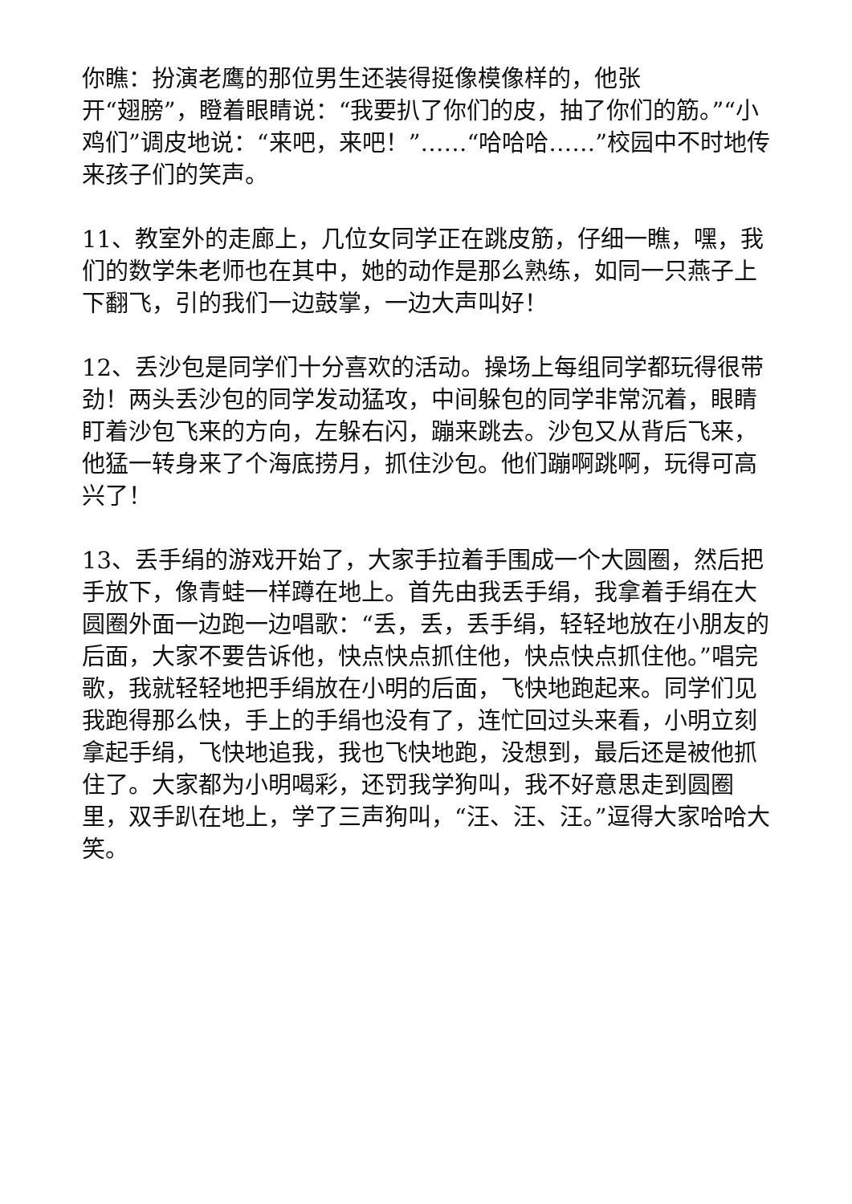你瞧：扮演老鹰的那位男生还装得挺像模像样的，他张
开“翅膀”，瞪着眼睛说：“我要扒了你们的皮，抽了你们的筋。”“小鸡们”调皮地说：“来吧，来吧！”……“哈哈哈……”校园中不时地传来孩子们的笑声。
11、教室外的走廊上，几位女同学正在跳皮筋，仔细一瞧，嘿，我们的数学朱老师也在其中，她的动作是那么熟练，如同一只燕子上下翻飞，引的我们一边鼓掌，一边大声叫好！
12、丢沙包是同学们十分喜欢的活动。操场上每组同学都玩得很带劲！两头丢沙包的同学发动猛攻，中间躲包的同学非常沉着，眼睛盯着沙包飞来的方向，左躲右闪，蹦来跳去。沙包又从背后飞来，他猛一转身来了个海底捞月，抓住沙包。他们蹦啊跳啊，玩得可高兴了！
13、丢手绢的游戏开始了，大家手拉着手围成一个大圆圈，然后把手放下，像青蛙一样蹲在地上。首先由我丢手绢，我拿着手绢在大圆圈外面一边跑一边唱歌：“丢，丢，丢手绢，轻轻地放在小朋友的后面，大家不要告诉他，快点快点抓住他，快点快点抓住他。”唱完歌，我就轻轻地把手绢放在小明的后面，飞快地跑起来。同学们见我跑得那么快，手上的手绢也没有了，连忙回过头来看，小明立刻拿起手绢，飞快地追我，我也飞快地跑，没想到，最后还是被他抓住了。大家都为小明喝彩，还罚我学狗叫，我不好意思走到圆圈里，双手趴在地上，学了三声狗叫，“汪、汪、汪。”逗得大家哈哈大笑。